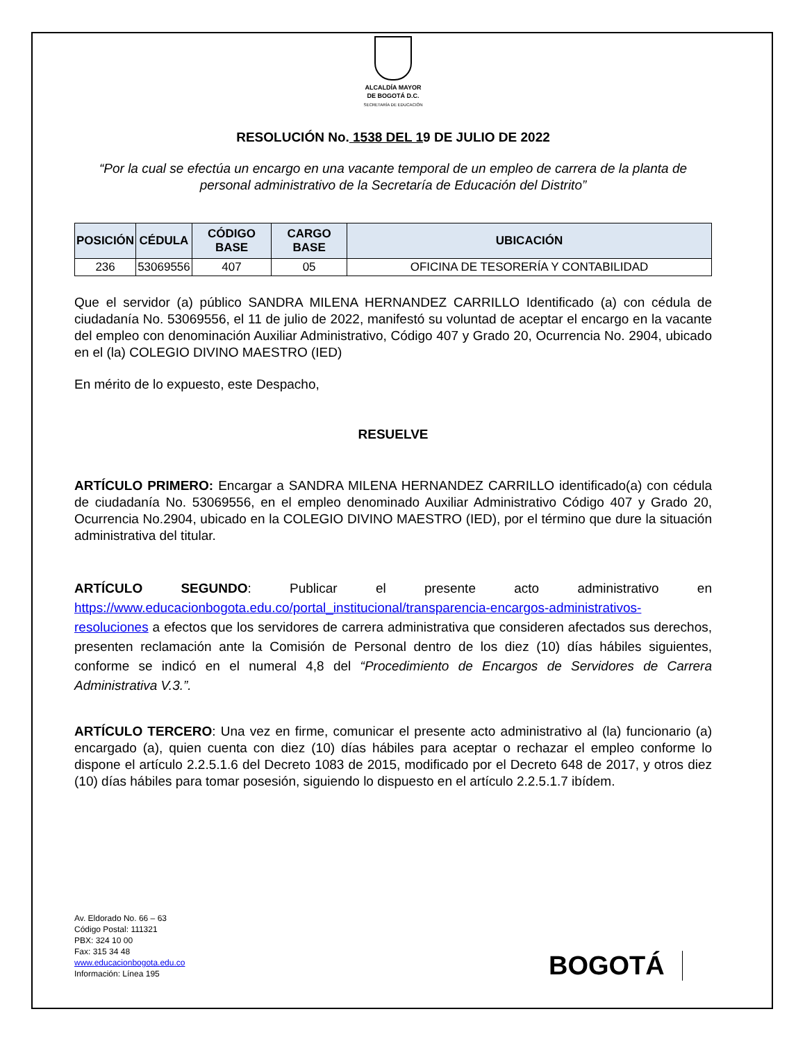ALCALDÍA MAYOR
DE BOGOTÁ D.C.
SECRETARÍA DE EDUCACIÓN
RESOLUCIÓN No. 1538 DEL 19 DE JULIO DE 2022
“Por la cual se efectúa un encargo en una vacante temporal de un empleo de carrera de la planta de personal administrativo de la Secretaría de Educación del Distrito”
| POSICIÓN | CÉDULA | CÓDIGO BASE | CARGO BASE | UBICACIÓN |
| --- | --- | --- | --- | --- |
| 236 | 53069556 | 407 | 05 | OFICINA DE TESORERÍA Y CONTABILIDAD |
Que el servidor (a) público SANDRA MILENA HERNANDEZ CARRILLO Identificado (a) con cédula de ciudadanía No. 53069556, el 11 de julio de 2022, manifestó su voluntad de aceptar el encargo en la vacante del empleo con denominación Auxiliar Administrativo, Código 407 y Grado 20, Ocurrencia No. 2904, ubicado en el (la) COLEGIO DIVINO MAESTRO (IED)
En mérito de lo expuesto, este Despacho,
RESUELVE
ARTÍCULO PRIMERO: Encargar a SANDRA MILENA HERNANDEZ CARRILLO identificado(a) con cédula de ciudadanía No. 53069556, en el empleo denominado Auxiliar Administrativo Código 407 y Grado 20, Ocurrencia No.2904, ubicado en la COLEGIO DIVINO MAESTRO (IED), por el término que dure la situación administrativa del titular.
ARTÍCULO SEGUNDO: Publicar el presente acto administrativo en https://www.educacionbogota.edu.co/portal_institucional/transparencia-encargos-administrativos-resoluciones a efectos que los servidores de carrera administrativa que consideren afectados sus derechos, presenten reclamación ante la Comisión de Personal dentro de los diez (10) días hábiles siguientes, conforme se indicó en el numeral 4,8 del “Procedimiento de Encargos de Servidores de Carrera Administrativa V.3.”.
ARTÍCULO TERCERO: Una vez en firme, comunicar el presente acto administrativo al (la) funcionario (a) encargado (a), quien cuenta con diez (10) días hábiles para aceptar o rechazar el empleo conforme lo dispone el artículo 2.2.5.1.6 del Decreto 1083 de 2015, modificado por el Decreto 648 de 2017, y otros diez (10) días hábiles para tomar posesión, siguiendo lo dispuesto en el artículo 2.2.5.1.7 ibídem.
Av. Eldorado No. 66 – 63
Código Postal: 111321
PBX: 324 10 00
Fax: 315 34 48
www.educacionbogota.edu.co
Información: Línea 195
BOGOTÁ